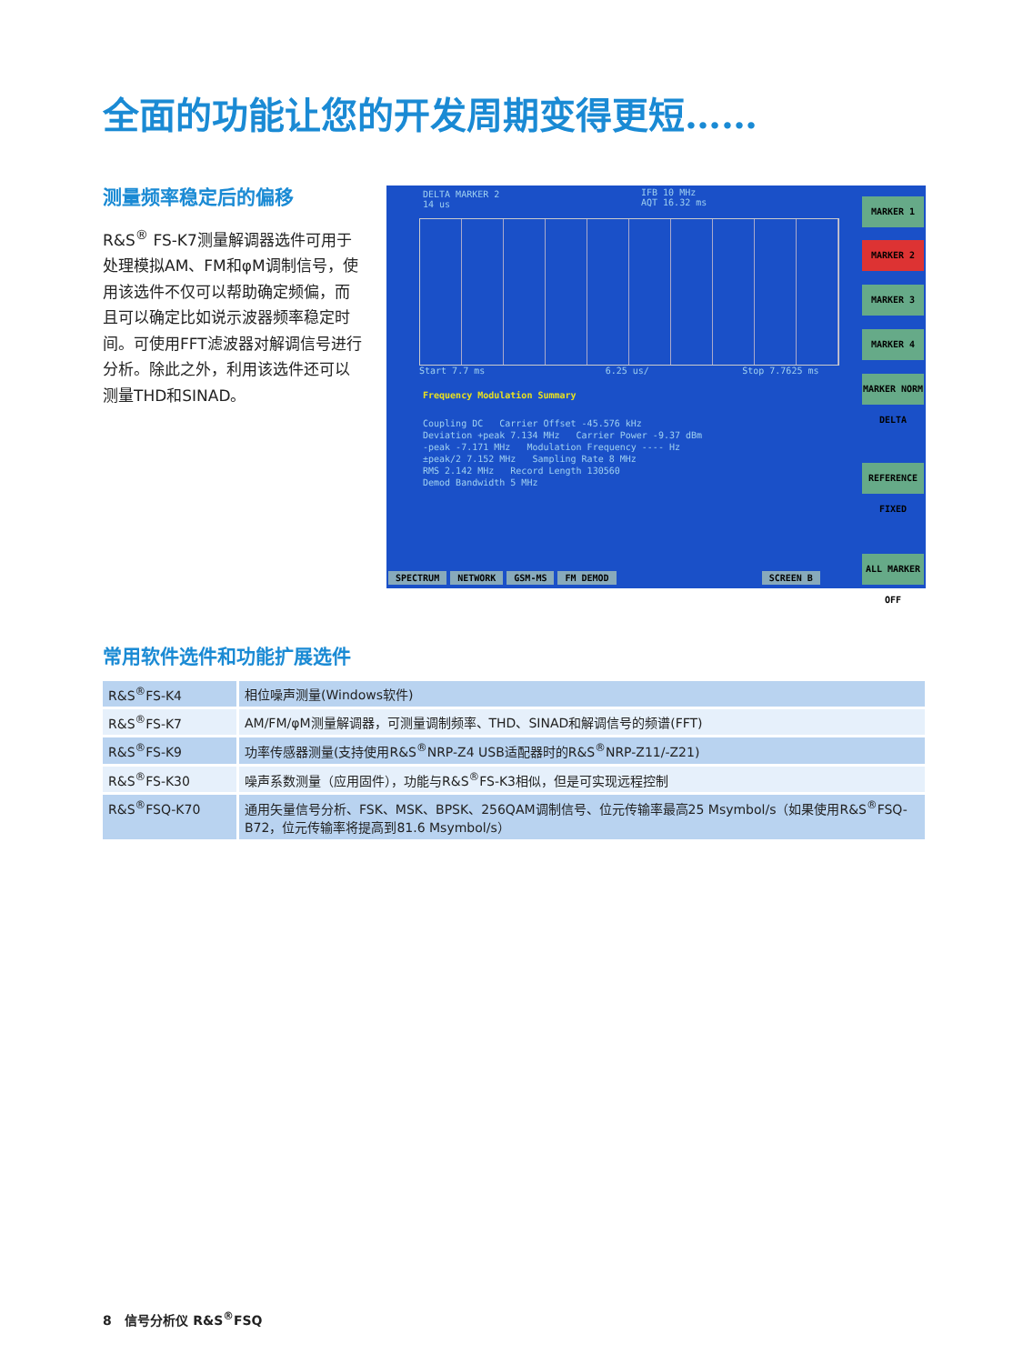全面的功能让您的开发周期变得更短……
测量频率稳定后的偏移
R&S<sup>®</sup> FS-K7测量解调器选件可用于处理模拟AM、FM和φM调制信号，使用该选件不仅可以帮助确定频偏，而且可以确定比如说示波器频率稳定时间。可使用FFT滤波器对解调信号进行分析。除此之外，利用该选件还可以测量THD和SINAD。
DELTA MARKER 2
14 us
IFB 10 MHz
AQT 16.32 ms
Start 7.7 ms 6.25 us/ Stop 7.7625 ms
Frequency Modulation Summary
Coupling DC Carrier Offset -45.576 kHz
Deviation +peak 7.134 MHz Carrier Power -9.37 dBm
-peak -7.171 MHz Modulation Frequency ---- Hz
±peak/2 7.152 MHz Sampling Rate 8 MHz
RMS 2.142 MHz Record Length 130560
Demod Bandwidth 5 MHz
MARKER 1
MARKER 2
MARKER 3
MARKER 4
MARKER NORM DELTA
REFERENCE FIXED
ALL MARKER OFF
SPECTRUM NETWORK GSM-MS FM DEMOD SCREEN B
常用软件选件和功能扩展选件
| R&S<sup>®</sup>FS-K4 | 相位噪声测量(Windows软件) |
| R&S<sup>®</sup>FS-K7 | AM/FM/φM测量解调器，可测量调制频率、THD、SINAD和解调信号的频谱(FFT) |
| R&S<sup>®</sup>FS-K9 | 功率传感器测量(支持使用R&S<sup>®</sup>NRP-Z4 USB适配器时的R&S<sup>®</sup>NRP-Z11/-Z21) |
| R&S<sup>®</sup>FS-K30 | 噪声系数测量（应用固件），功能与R&S<sup>®</sup>FS-K3相似，但是可实现远程控制 |
| R&S<sup>®</sup>FSQ-K70 | 通用矢量信号分析、FSK、MSK、BPSK、256QAM调制信号、位元传输率最高25 Msymbol/s（如果使用R&S<sup>®</sup>FSQ-B72，位元传输率将提高到81.6 Msymbol/s） |
8 信号分析仪 R&S<sup>®</sup>FSQ